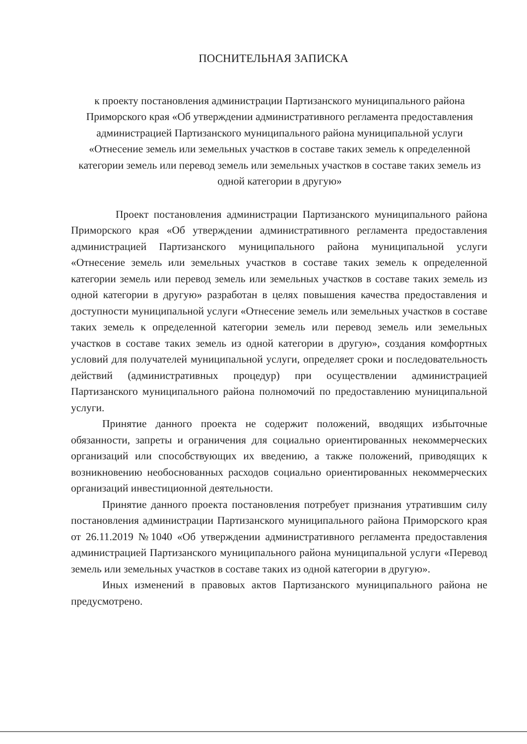ПОСНИТЕЛЬНАЯ ЗАПИСКА
к проекту постановления администрации Партизанского муниципального района Приморского края «Об утверждении административного регламента предоставления администрацией Партизанского муниципального района муниципальной услуги «Отнесение земель или земельных участков в составе таких земель к определенной категории земель или перевод земель или земельных участков в составе таких земель из одной категории в другую»
Проект постановления администрации Партизанского муниципального района Приморского края «Об утверждении административного регламента предоставления администрацией Партизанского муниципального района муниципальной услуги «Отнесение земель или земельных участков в составе таких земель к определенной категории земель или перевод земель или земельных участков в составе таких земель из одной категории в другую» разработан в целях повышения качества предоставления и доступности муниципальной услуги «Отнесение земель или земельных участков в составе таких земель к определенной категории земель или перевод земель или земельных участков в составе таких земель из одной категории в другую», создания комфортных условий для получателей муниципальной услуги, определяет сроки и последовательность действий (административных процедур) при осуществлении администрацией Партизанского муниципального района полномочий по предоставлению муниципальной услуги.
Принятие данного проекта не содержит положений, вводящих избыточные обязанности, запреты и ограничения для социально ориентированных некоммерческих организаций или способствующих их введению, а также положений, приводящих к возникновению необоснованных расходов социально ориентированных некоммерческих организаций инвестиционной деятельности.
Принятие данного проекта постановления потребует признания утратившим силу постановления администрации Партизанского муниципального района Приморского края от 26.11.2019 №1040 «Об утверждении административного регламента предоставления администрацией Партизанского муниципального района муниципальной услуги «Перевод земель или земельных участков в составе таких из одной категории в другую».
Иных изменений в правовых актов Партизанского муниципального района не предусмотрено.